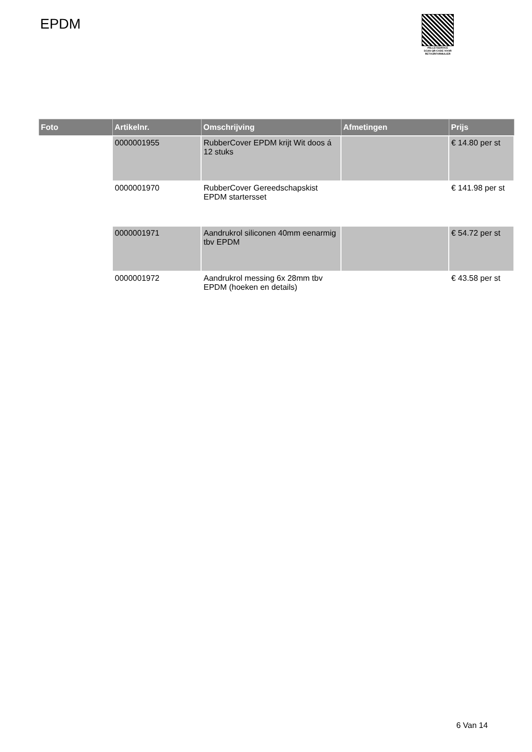EPDM
PALLETSERVICE
SCAN QR-CODE VOOR RETOURFORMULIER
| Foto | Artikelnr. | Omschrijving | Afmetingen | Prijs |
| --- | --- | --- | --- | --- |
| | 0000001955 | RubberCover EPDM krijt Wit doos á 12 stuks | | € 14.80 per st |
| | 0000001970 | RubberCover Gereedschapskist EPDM startersset | | € 141.98 per st |
| | 0000001971 | Aandrukrol siliconen 40mm eenarmig tbv EPDM | | € 54.72 per st |
| | 0000001972 | Aandrukrol messing 6x 28mm tbv EPDM (hoeken en details) | | € 43.58 per st |
6 Van 14